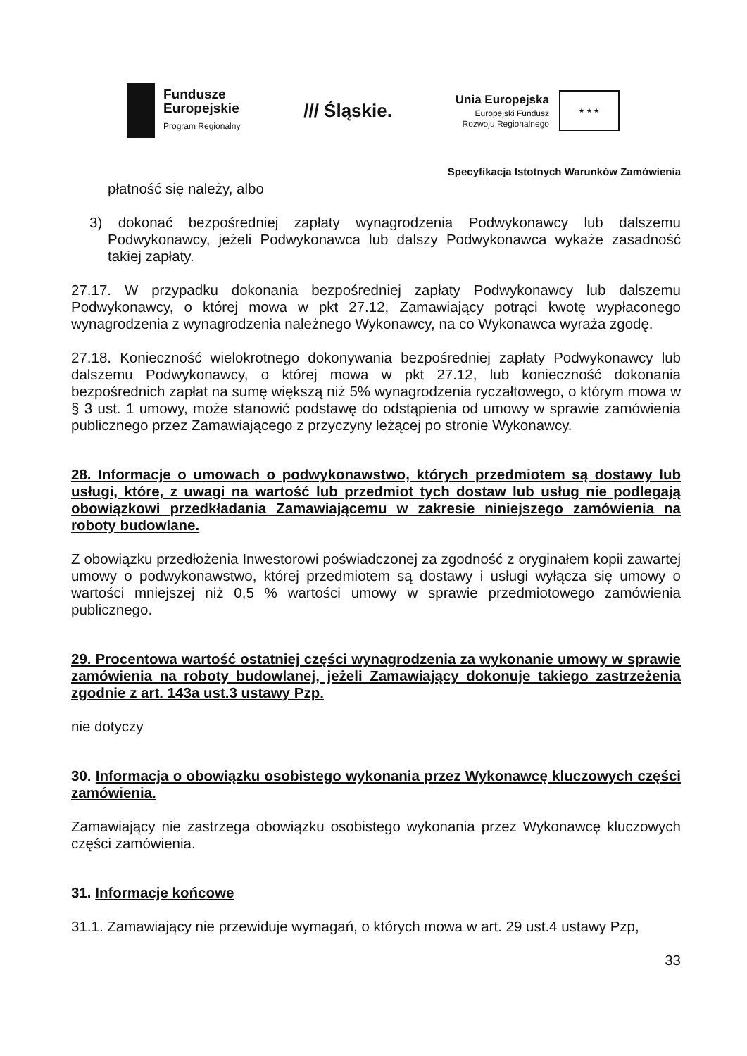Fundusze
Europejskie
Program Regionalny
/// Śląskie.
Unia Europejska
Europejski Fundusz
Rozwoju Regionalnego
★ ★ ★
Specyfikacja Istotnych Warunków Zamówienia
płatność się należy, albo
3) dokonać bezpośredniej zapłaty wynagrodzenia Podwykonawcy lub dalszemu Podwykonawcy, jeżeli Podwykonawca lub dalszy Podwykonawca wykaże zasadność takiej zapłaty.
27.17. W przypadku dokonania bezpośredniej zapłaty Podwykonawcy lub dalszemu Podwykonawcy, o której mowa w pkt 27.12, Zamawiający potrąci kwotę wypłaconego wynagrodzenia z wynagrodzenia należnego Wykonawcy, na co Wykonawca wyraża zgodę.
27.18. Konieczność wielokrotnego dokonywania bezpośredniej zapłaty Podwykonawcy lub dalszemu Podwykonawcy, o której mowa w pkt 27.12, lub konieczność dokonania bezpośrednich zapłat na sumę większą niż 5% wynagrodzenia ryczałtowego, o którym mowa w § 3 ust. 1 umowy, może stanowić podstawę do odstąpienia od umowy w sprawie zamówienia publicznego przez Zamawiającego z przyczyny leżącej po stronie Wykonawcy.
28. Informacje o umowach o podwykonawstwo, których przedmiotem są dostawy lub usługi, które, z uwagi na wartość lub przedmiot tych dostaw lub usług nie podlegają obowiązkowi przedkładania Zamawiającemu w zakresie niniejszego zamówienia na roboty budowlane.
Z obowiązku przedłożenia Inwestorowi poświadczonej za zgodność z oryginałem kopii zawartej umowy o podwykonawstwo, której przedmiotem są dostawy i usługi wyłącza się umowy o wartości mniejszej niż 0,5 % wartości umowy w sprawie przedmiotowego zamówienia publicznego.
29. Procentowa wartość ostatniej części wynagrodzenia za wykonanie umowy w sprawie zamówienia na roboty budowlanej, jeżeli Zamawiający dokonuje takiego zastrzeżenia zgodnie z art. 143a ust.3 ustawy Pzp.
nie dotyczy
30. Informacja o obowiązku osobistego wykonania przez Wykonawcę kluczowych części zamówienia.
Zamawiający nie zastrzega obowiązku osobistego wykonania przez Wykonawcę kluczowych części zamówienia.
31. Informacje końcowe
31.1. Zamawiający nie przewiduje wymagań, o których mowa w art. 29 ust.4 ustawy Pzp,
33